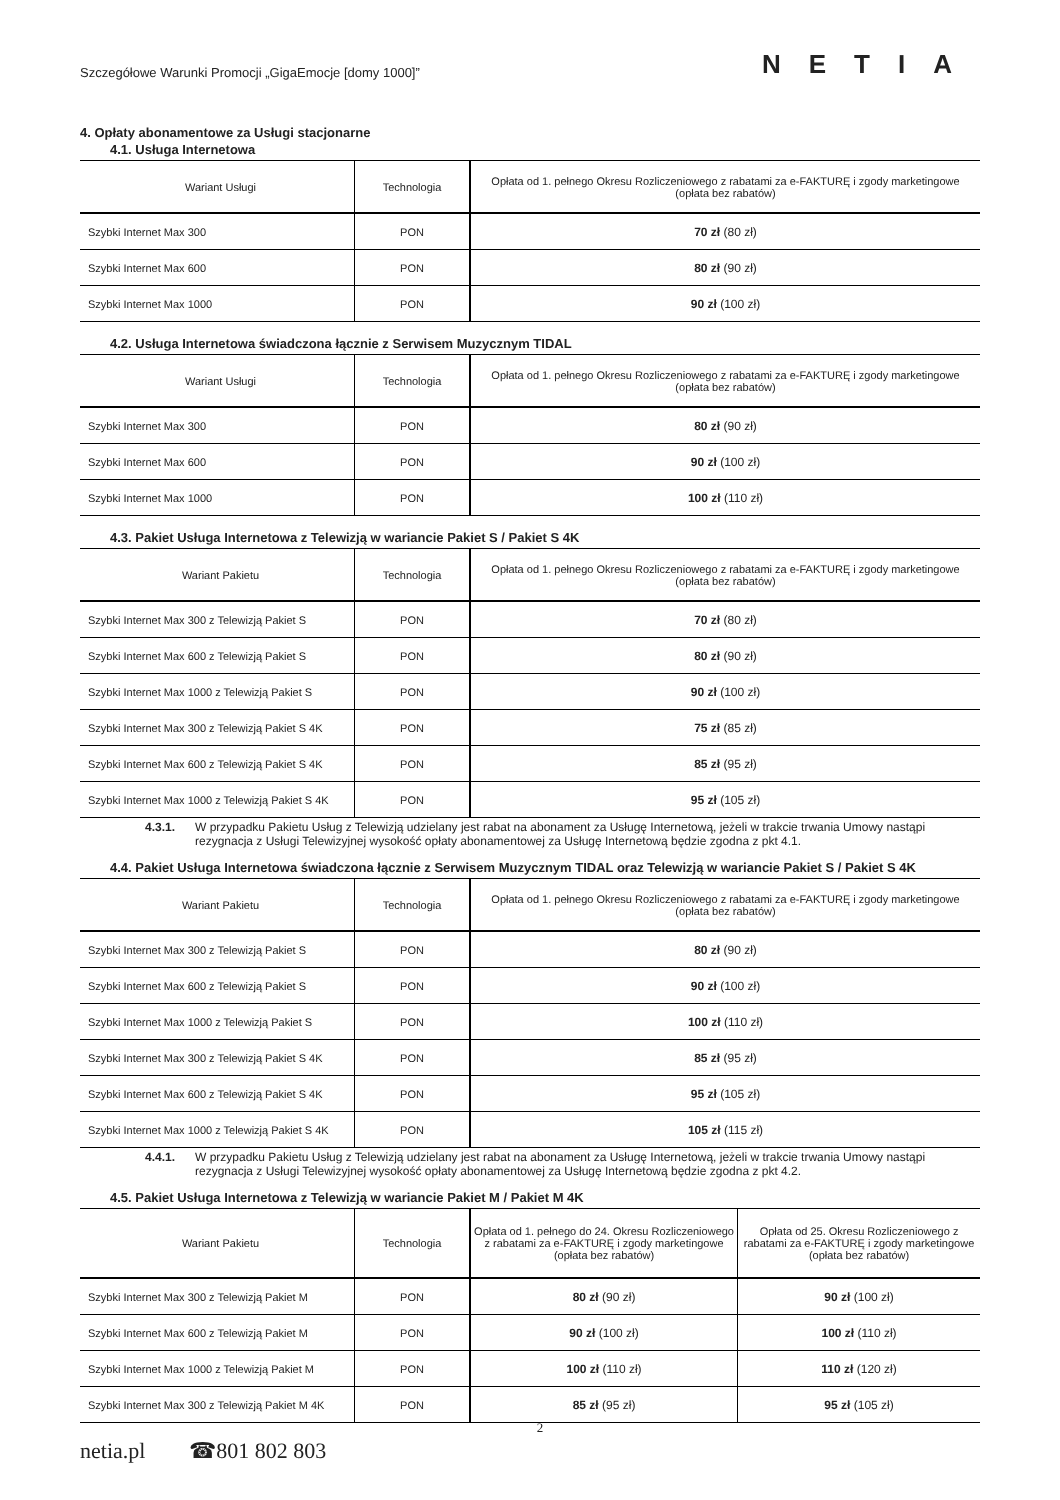Szczegółowe Warunki Promocji „GigaEmocje [domy 1000]” NETIA
4. Opłaty abonamentowe za Usługi stacjonarne
4.1. Usługa Internetowa
| Wariant Usługi | Technologia | Opłata od 1. pełnego Okresu Rozliczeniowego z rabatami za e-FAKTURĘ i zgody marketingowe (opłata bez rabatów) |
| --- | --- | --- |
| Szybki Internet Max 300 | PON | 70 zł (80 zł) |
| Szybki Internet Max 600 | PON | 80 zł (90 zł) |
| Szybki Internet Max 1000 | PON | 90 zł (100 zł) |
4.2. Usługa Internetowa świadczona łącznie z Serwisem Muzycznym TIDAL
| Wariant Usługi | Technologia | Opłata od 1. pełnego Okresu Rozliczeniowego z rabatami za e-FAKTURĘ i zgody marketingowe (opłata bez rabatów) |
| --- | --- | --- |
| Szybki Internet Max 300 | PON | 80 zł (90 zł) |
| Szybki Internet Max 600 | PON | 90 zł (100 zł) |
| Szybki Internet Max 1000 | PON | 100 zł (110 zł) |
4.3. Pakiet Usługa Internetowa z Telewizją w wariancie Pakiet S / Pakiet S 4K
| Wariant Pakietu | Technologia | Opłata od 1. pełnego Okresu Rozliczeniowego z rabatami za e-FAKTURĘ i zgody marketingowe (opłata bez rabatów) |
| --- | --- | --- |
| Szybki Internet Max 300 z Telewizją Pakiet S | PON | 70 zł (80 zł) |
| Szybki Internet Max 600 z Telewizją Pakiet S | PON | 80 zł (90 zł) |
| Szybki Internet Max 1000 z Telewizją Pakiet S | PON | 90 zł (100 zł) |
| Szybki Internet Max 300 z Telewizją Pakiet S 4K | PON | 75 zł (85 zł) |
| Szybki Internet Max 600 z Telewizją Pakiet S 4K | PON | 85 zł (95 zł) |
| Szybki Internet Max 1000 z Telewizją Pakiet S 4K | PON | 95 zł (105 zł) |
4.3.1. W przypadku Pakietu Usług z Telewizją udzielany jest rabat na abonament za Usługę Internetową, jeżeli w trakcie trwania Umowy nastąpi rezygnacja z Usługi Telewizyjnej wysokość opłaty abonamentowej za Usługę Internetową będzie zgodna z pkt 4.1.
4.4. Pakiet Usługa Internetowa świadczona łącznie z Serwisem Muzycznym TIDAL oraz Telewizją w wariancie Pakiet S / Pakiet S 4K
| Wariant Pakietu | Technologia | Opłata od 1. pełnego Okresu Rozliczeniowego z rabatami za e-FAKTURĘ i zgody marketingowe (opłata bez rabatów) |
| --- | --- | --- |
| Szybki Internet Max 300 z Telewizją Pakiet S | PON | 80 zł (90 zł) |
| Szybki Internet Max 600 z Telewizją Pakiet S | PON | 90 zł (100 zł) |
| Szybki Internet Max 1000 z Telewizją Pakiet S | PON | 100 zł (110 zł) |
| Szybki Internet Max 300 z Telewizją Pakiet S 4K | PON | 85 zł (95 zł) |
| Szybki Internet Max 600 z Telewizją Pakiet S 4K | PON | 95 zł (105 zł) |
| Szybki Internet Max 1000 z Telewizją Pakiet S 4K | PON | 105 zł (115 zł) |
4.4.1. W przypadku Pakietu Usług z Telewizją udzielany jest rabat na abonament za Usługę Internetową, jeżeli w trakcie trwania Umowy nastąpi rezygnacja z Usługi Telewizyjnej wysokość opłaty abonamentowej za Usługę Internetową będzie zgodna z pkt 4.2.
4.5. Pakiet Usługa Internetowa z Telewizją w wariancie Pakiet M / Pakiet M 4K
| Wariant Pakietu | Technologia | Opłata od 1. pełnego do 24. Okresu Rozliczeniowego z rabatami za e-FAKTURĘ i zgody marketingowe (opłata bez rabatów) | Opłata od 25. Okresu Rozliczeniowego z rabatami za e-FAKTURĘ i zgody marketingowe (opłata bez rabatów) |
| --- | --- | --- | --- |
| Szybki Internet Max 300 z Telewizją Pakiet M | PON | 80 zł (90 zł) | 90 zł (100 zł) |
| Szybki Internet Max 600 z Telewizją Pakiet M | PON | 90 zł (100 zł) | 100 zł (110 zł) |
| Szybki Internet Max 1000 z Telewizją Pakiet M | PON | 100 zł (110 zł) | 110 zł (120 zł) |
| Szybki Internet Max 300 z Telewizją Pakiet M 4K | PON | 85 zł (95 zł) | 95 zł (105 zł) |
2
netia.pl ☎801 802 803